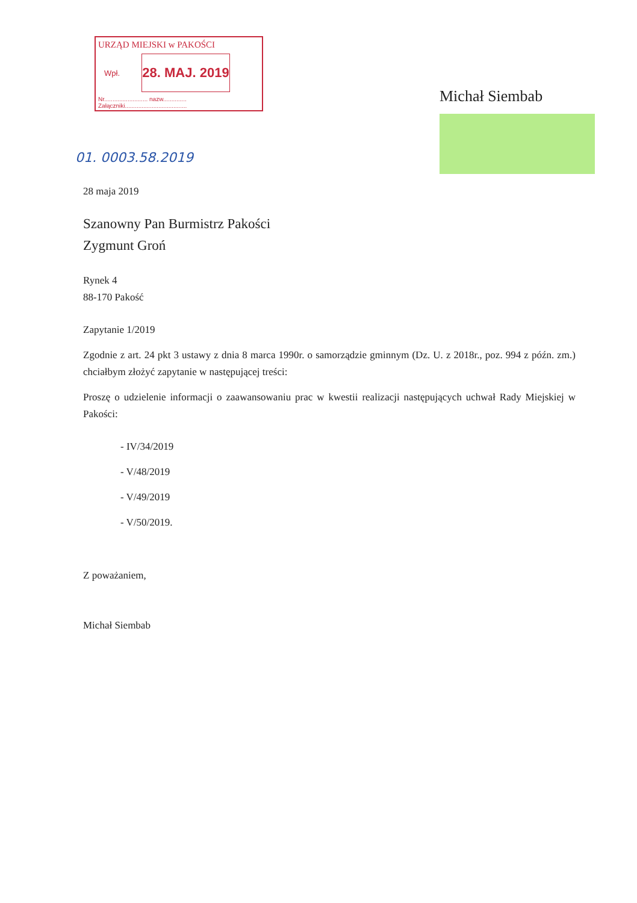URZĄD MIEJSKI w PAKOŚCI
Wpł.
28. MAJ. 2019
Nr.......................... nazw..............
Załączniki.....................................
Michał Siembab
01. 0003.58.2019
28 maja 2019
Szanowny Pan Burmistrz Pakości
Zygmunt Groń
Rynek 4
88-170 Pakość
Zapytanie 1/2019
Zgodnie z art. 24 pkt 3 ustawy z dnia 8 marca 1990r. o samorządzie gminnym (Dz. U. z 2018r., poz. 994 z późn. zm.) chciałbym złożyć zapytanie w następującej treści:
Proszę o udzielenie informacji o zaawansowaniu prac w kwestii realizacji następujących uchwał Rady Miejskiej w Pakości:
- IV/34/2019
- V/48/2019
- V/49/2019
- V/50/2019.
Z poważaniem,
Michał Siembab